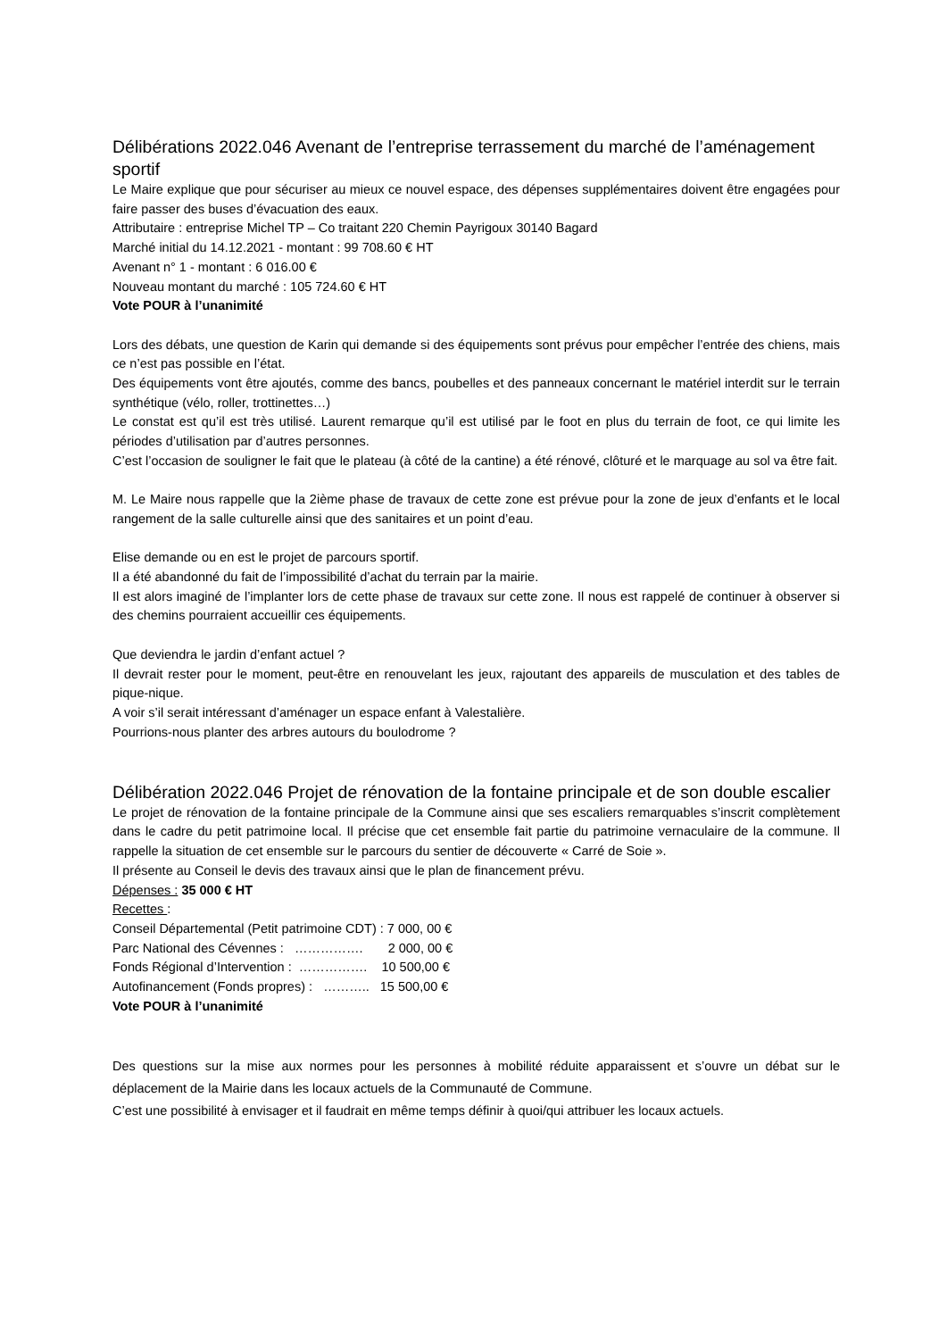Délibérations 2022.046 Avenant de l’entreprise terrassement du marché de l’aménagement sportif
Le Maire explique que pour sécuriser au mieux ce nouvel espace, des dépenses supplémentaires doivent être engagées pour faire passer des buses d’évacuation des eaux.
Attributaire : entreprise Michel TP – Co traitant 220 Chemin Payrigoux 30140 Bagard
Marché initial du 14.12.2021 - montant : 99 708.60 € HT
Avenant n° 1 - montant : 6 016.00 €
Nouveau montant du marché : 105 724.60 € HT
Vote POUR à l’unanimité
Lors des débats, une question de Karin qui demande si des équipements sont prévus pour empêcher l’entrée des chiens, mais ce n’est pas possible en l’état.
Des équipements vont être ajoutés, comme des bancs, poubelles et des panneaux concernant le matériel interdit sur le terrain synthétique (vélo, roller, trottinettes…)
Le constat est qu’il est très utilisé. Laurent remarque qu’il est utilisé par le foot en plus du terrain de foot, ce qui limite les périodes d’utilisation par d’autres personnes.
C’est l’occasion de souligner le fait que le plateau (à côté de la cantine) a été rénové, clôturé et le marquage au sol va être fait.
M. Le Maire nous rappelle que la 2ième phase de travaux de cette zone est prévue pour la zone de jeux d’enfants et le local rangement de la salle culturelle ainsi que des sanitaires et un point d’eau.
Elise demande ou en est le projet de parcours sportif.
Il a été abandonné du fait de l’impossibilité d’achat du terrain par la mairie.
Il est alors imaginé de l’implanter lors de cette phase de travaux sur cette zone. Il nous est rappelé de continuer à observer si des chemins pourraient accueillir ces équipements.
Que deviendra le jardin d’enfant actuel ?
Il devrait rester pour le moment, peut-être en renouvelant les jeux, rajoutant des appareils de musculation et des tables de pique-nique.
A voir s’il serait intéressant d’aménager un espace enfant à Valestalière.
Pourrions-nous planter des arbres autours du boulodrome ?
Délibération 2022.046 Projet de rénovation de la fontaine principale et de son double escalier
Le projet de rénovation de la fontaine principale de la Commune ainsi que ses escaliers remarquables s’inscrit complètement dans le cadre du petit patrimoine local. Il précise que cet ensemble fait partie du patrimoine vernaculaire de la commune. Il rappelle la situation de cet ensemble sur le parcours du sentier de découverte « Carré de Soie ».
Il présente au Conseil le devis des travaux ainsi que le plan de financement prévu.
Dépenses : 35 000 € HT
Recettes :
Conseil Départemental (Petit patrimoine CDT) : 7 000, 00 €
Parc National des Cévennes : ……………. 2 000, 00 €
Fonds Régional d’Intervention : ……………. 10 500,00 €
Autofinancement (Fonds propres) : ……….. 15 500,00 €
Vote POUR à l’unanimité
Des questions sur la mise aux normes pour les personnes à mobilité réduite apparaissent et s’ouvre un débat sur le déplacement de la Mairie dans les locaux actuels de la Communauté de Commune.
C’est une possibilité à envisager et il faudrait en même temps définir à quoi/qui attribuer les locaux actuels.